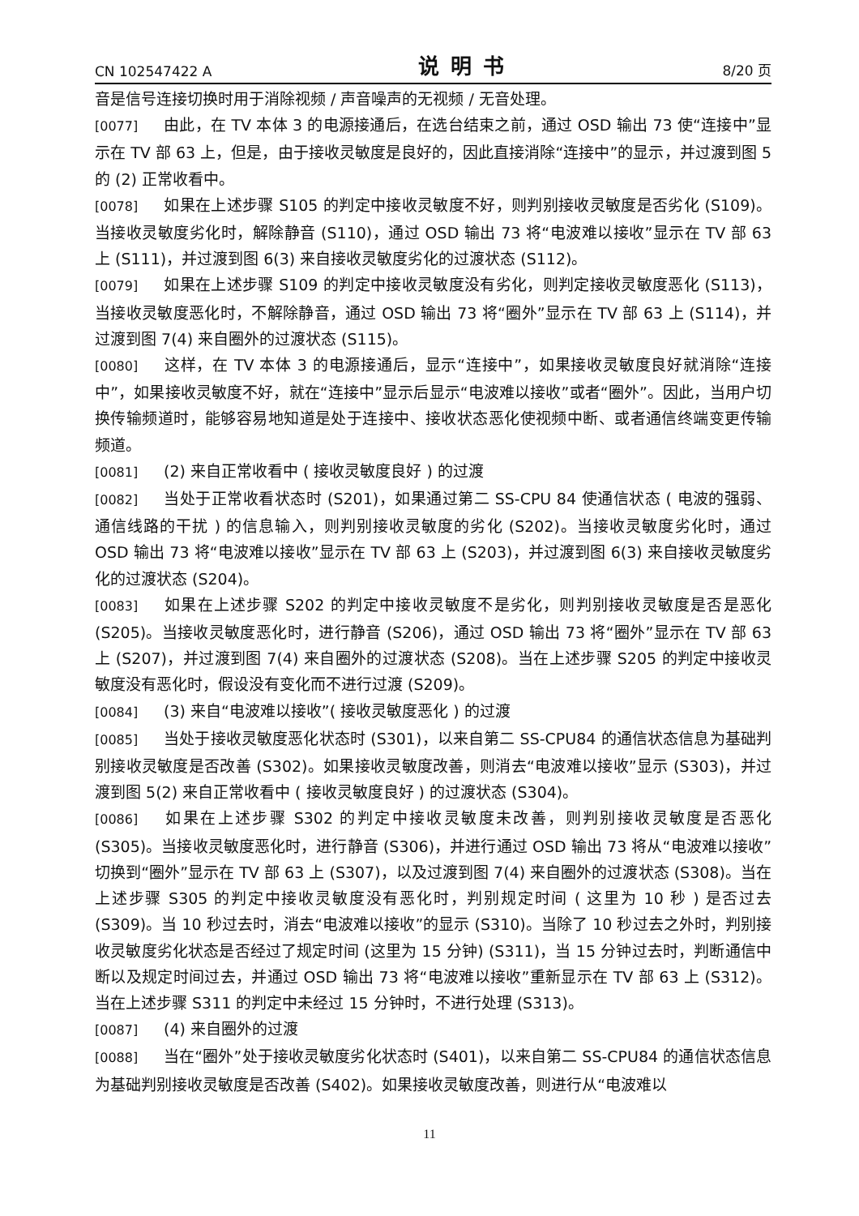CN 102547422 A 说明书 8/20 页
音是信号连接切换时用于消除视频 / 声音噪声的无视频 / 无音处理。
[0077] 由此，在 TV 本体 3 的电源接通后，在选台结束之前，通过 OSD 输出 73 使“连接中”显示在 TV 部 63 上，但是，由于接收灵敏度是良好的，因此直接消除“连接中”的显示，并过渡到图 5 的 (2) 正常收看中。
[0078] 如果在上述步骤 S105 的判定中接收灵敏度不好，则判别接收灵敏度是否劣化 (S109)。当接收灵敏度劣化时，解除静音 (S110)，通过 OSD 输出 73 将“电波难以接收”显示在 TV 部 63 上 (S111)，并过渡到图 6(3) 来自接收灵敏度劣化的过渡状态 (S112)。
[0079] 如果在上述步骤 S109 的判定中接收灵敏度没有劣化，则判定接收灵敏度恶化 (S113)，当接收灵敏度恶化时，不解除静音，通过 OSD 输出 73 将“圈外”显示在 TV 部 63 上 (S114)，并过渡到图 7(4) 来自圈外的过渡状态 (S115)。
[0080] 这样，在 TV 本体 3 的电源接通后，显示“连接中”，如果接收灵敏度良好就消除“连接中”，如果接收灵敏度不好，就在“连接中”显示后显示“电波难以接收”或者“圈外”。因此，当用户切换传输频道时，能够容易地知道是处于连接中、接收状态恶化使视频中断、或者通信终端变更传输频道。
[0081] (2) 来自正常收看中 ( 接收灵敏度良好 ) 的过渡
[0082] 当处于正常收看状态时 (S201)，如果通过第二 SS-CPU 84 使通信状态 ( 电波的强弱、通信线路的干扰 ) 的信息输入，则判别接收灵敏度的劣化 (S202)。当接收灵敏度劣化时，通过 OSD 输出 73 将“电波难以接收”显示在 TV 部 63 上 (S203)，并过渡到图 6(3) 来自接收灵敏度劣化的过渡状态 (S204)。
[0083] 如果在上述步骤 S202 的判定中接收灵敏度不是劣化，则判别接收灵敏度是否是恶化 (S205)。当接收灵敏度恶化时，进行静音 (S206)，通过 OSD 输出 73 将“圈外”显示在 TV 部 63 上 (S207)，并过渡到图 7(4) 来自圈外的过渡状态 (S208)。当在上述步骤 S205 的判定中接收灵敏度没有恶化时，假设没有变化而不进行过渡 (S209)。
[0084] (3) 来自“电波难以接收”( 接收灵敏度恶化 ) 的过渡
[0085] 当处于接收灵敏度恶化状态时 (S301)，以来自第二 SS-CPU84 的通信状态信息为基础判别接收灵敏度是否改善 (S302)。如果接收灵敏度改善，则消去“电波难以接收”显示 (S303)，并过渡到图 5(2) 来自正常收看中 ( 接收灵敏度良好 ) 的过渡状态 (S304)。
[0086] 如果在上述步骤 S302 的判定中接收灵敏度未改善，则判别接收灵敏度是否恶化 (S305)。当接收灵敏度恶化时，进行静音 (S306)，并进行通过 OSD 输出 73 将从“电波难以接收”切换到“圈外”显示在 TV 部 63 上 (S307)，以及过渡到图 7(4) 来自圈外的过渡状态 (S308)。当在上述步骤 S305 的判定中接收灵敏度没有恶化时，判别规定时间 ( 这里为 10 秒 ) 是否过去 (S309)。当 10 秒过去时，消去“电波难以接收”的显示 (S310)。当除了 10 秒过去之外时，判别接收灵敏度劣化状态是否经过了规定时间 (这里为 15 分钟) (S311)，当 15 分钟过去时，判断通信中断以及规定时间过去，并通过 OSD 输出 73 将“电波难以接收”重新显示在 TV 部 63 上 (S312)。当在上述步骤 S311 的判定中未经过 15 分钟时，不进行处理 (S313)。
[0087] (4) 来自圈外的过渡
[0088] 当在“圈外”处于接收灵敏度劣化状态时 (S401)，以来自第二 SS-CPU84 的通信状态信息为基础判别接收灵敏度是否改善 (S402)。如果接收灵敏度改善，则进行从“电波难以
11